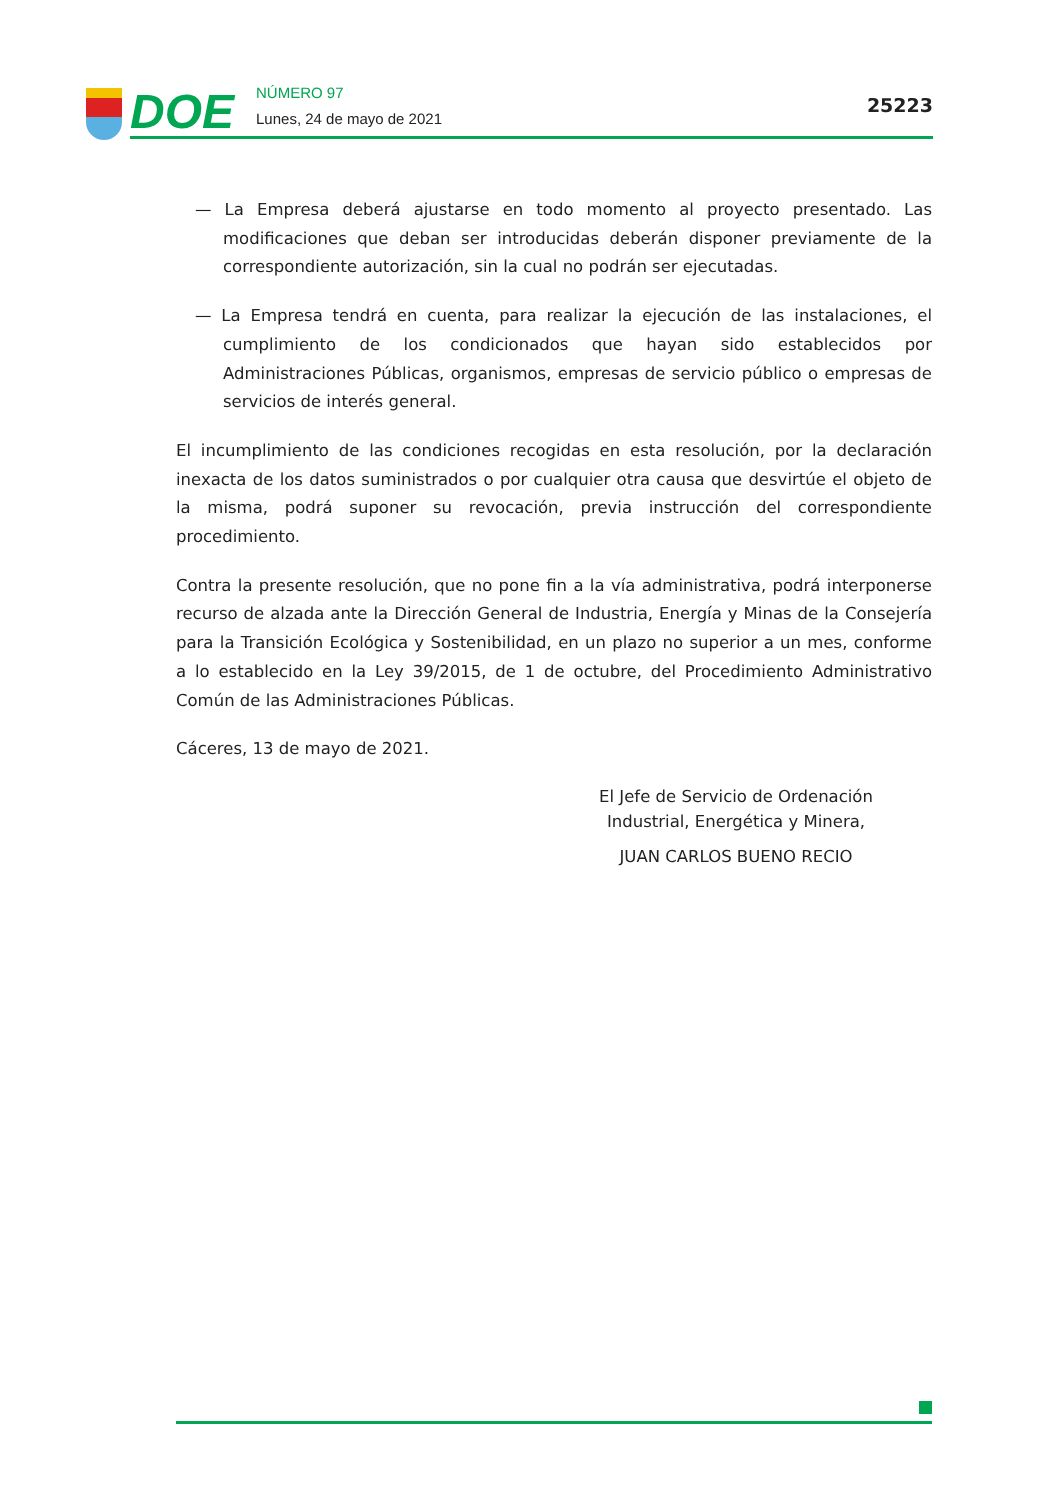DOE
NÚMERO 97
Lunes, 24 de mayo de 2021
25223
— La Empresa deberá ajustarse en todo momento al proyecto presentado. Las modificaciones que deban ser introducidas deberán disponer previamente de la correspondiente autorización, sin la cual no podrán ser ejecutadas.
— La Empresa tendrá en cuenta, para realizar la ejecución de las instalaciones, el cumplimiento de los condicionados que hayan sido establecidos por Administraciones Públicas, organismos, empresas de servicio público o empresas de servicios de interés general.
El incumplimiento de las condiciones recogidas en esta resolución, por la declaración inexacta de los datos suministrados o por cualquier otra causa que desvirtúe el objeto de la misma, podrá suponer su revocación, previa instrucción del correspondiente procedimiento.
Contra la presente resolución, que no pone fin a la vía administrativa, podrá interponerse recurso de alzada ante la Dirección General de Industria, Energía y Minas de la Consejería para la Transición Ecológica y Sostenibilidad, en un plazo no superior a un mes, conforme a lo establecido en la Ley 39/2015, de 1 de octubre, del Procedimiento Administrativo Común de las Administraciones Públicas.
Cáceres, 13 de mayo de 2021.
El Jefe de Servicio de Ordenación
Industrial, Energética y Minera,
JUAN CARLOS BUENO RECIO